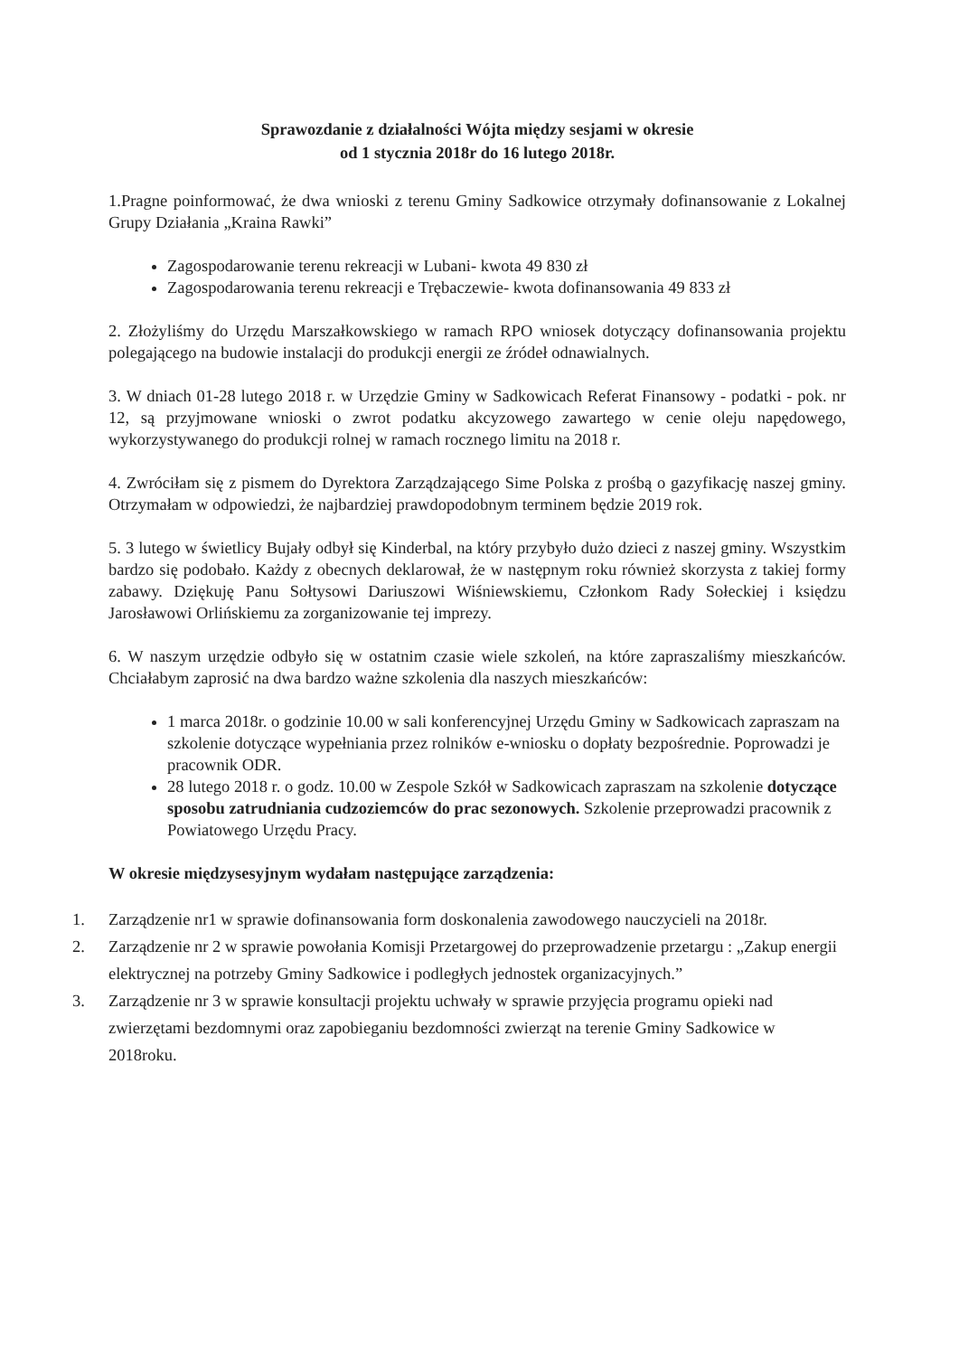Sprawozdanie z działalności Wójta między sesjami w okresie
od 1 stycznia 2018r do 16 lutego 2018r.
1.Pragne poinformować, że dwa wnioski z terenu Gminy Sadkowice otrzymały dofinansowanie z Lokalnej Grupy Działania „Kraina Rawki”
Zagospodarowanie terenu rekreacji w Lubani- kwota 49 830 zł
Zagospodarowania terenu rekreacji e Trębaczewie- kwota dofinansowania 49 833 zł
2. Złożyliśmy do Urzędu Marszałkowskiego w ramach RPO wniosek dotyczący dofinansowania projektu polegającego na budowie instalacji do produkcji energii ze źródeł odnawialnych.
3. W dniach 01-28 lutego 2018 r. w Urzędzie Gminy w Sadkowicach Referat Finansowy - podatki - pok. nr 12, są przyjmowane wnioski o zwrot podatku akcyzowego zawartego w cenie oleju napędowego, wykorzystywanego do produkcji rolnej w ramach rocznego limitu na 2018 r.
4. Zwróciłam się z pismem do Dyrektora Zarządzającego Sime Polska z prośbą o gazyfikację naszej gminy. Otrzymałam w odpowiedzi, że najbardziej prawdopodobnym terminem będzie 2019 rok.
5. 3 lutego w świetlicy Bujały odbył się Kinderbal, na który przybyło dużo dzieci z naszej gminy. Wszystkim bardzo się podobało. Każdy z obecnych deklarował, że w następnym roku również skorzysta z takiej formy zabawy. Dziękuję Panu Sołtysowi Dariuszowi Wiśniewskiemu, Członkom Rady Sołeckiej i księdzu Jarosławowi Orlińskiemu za zorganizowanie tej imprezy.
6. W naszym urzędzie odbyło się w ostatnim czasie wiele szkoleń, na które zapraszaliśmy mieszkańców. Chciałabym zaprosić na dwa bardzo ważne szkolenia dla naszych mieszkańców:
1 marca 2018r. o godzinie 10.00 w sali konferencyjnej Urzędu Gminy w Sadkowicach zapraszam na szkolenie dotyczące wypełniania przez rolników e-wniosku o dopłaty bezpośrednie. Poprowadzi je pracownik ODR.
28 lutego 2018 r. o godz. 10.00 w Zespole Szkół w Sadkowicach zapraszam na szkolenie dotyczące sposobu zatrudniania cudzoziemców do prac sezonowych. Szkolenie przeprowadzi pracownik z Powiatowego Urzędu Pracy.
W okresie międzysesyjnym wydałam następujące zarządzenia:
1. Zarządzenie nr1 w sprawie dofinansowania form doskonalenia zawodowego nauczycieli na 2018r.
2. Zarządzenie nr 2 w sprawie powołania Komisji Przetargowej do przeprowadzenie przetargu : „Zakup energii elektrycznej na potrzeby Gminy Sadkowice i podległych jednostek organizacyjnych.”
3. Zarządzenie nr 3 w sprawie konsultacji projektu uchwały w sprawie przyjęcia programu opieki nad zwierzętami bezdomnymi oraz zapobieganiu bezdomności zwierząt na terenie Gminy Sadkowice w 2018roku.